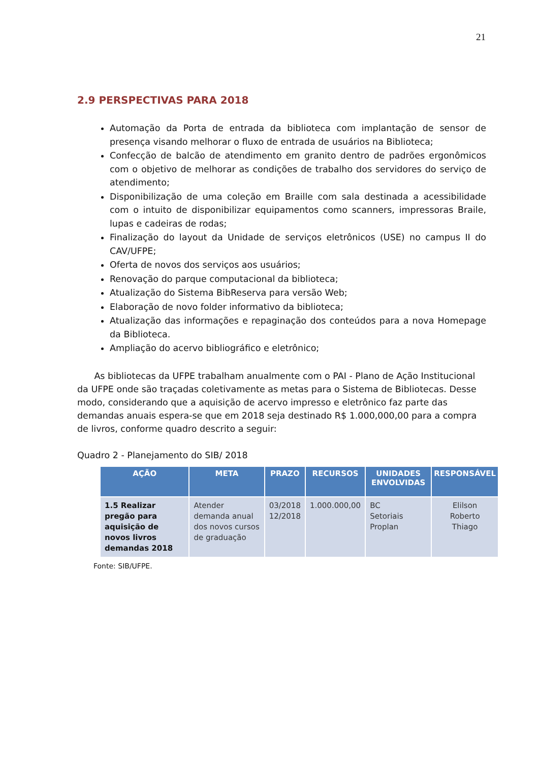21
2.9 PERSPECTIVAS PARA 2018
Automação da Porta de entrada da biblioteca com implantação de sensor de presença visando melhorar o fluxo de entrada de usuários na Biblioteca;
Confecção de balcão de atendimento em granito dentro de padrões ergonômicos com o objetivo de melhorar as condições de trabalho dos servidores do serviço de atendimento;
Disponibilização de uma coleção em Braille com sala destinada a acessibilidade com o intuito de disponibilizar equipamentos como scanners, impressoras Braile, lupas e cadeiras de rodas;
Finalização do layout da Unidade de serviços eletrônicos (USE) no campus II do CAV/UFPE;
Oferta de novos dos serviços aos usuários;
Renovação do parque computacional da biblioteca;
Atualização do Sistema BibReserva para versão Web;
Elaboração de novo folder informativo da biblioteca;
Atualização das informações e repaginação dos conteúdos para a nova Homepage da Biblioteca.
Ampliação do acervo bibliográfico e eletrônico;
As bibliotecas da UFPE trabalham anualmente com o PAI - Plano de Ação Institucional da UFPE onde são traçadas coletivamente as metas para o Sistema de Bibliotecas. Desse modo, considerando que a aquisição de acervo impresso e eletrônico faz parte das demandas anuais espera-se que em 2018 seja destinado R$ 1.000,000,00 para a compra de livros, conforme quadro descrito a seguir:
Quadro 2 - Planejamento do SIB/ 2018
| AÇÃO | META | PRAZO | RECURSOS | UNIDADES ENVOLVIDAS | RESPONSÁVEL |
| --- | --- | --- | --- | --- | --- |
| 1.5 Realizar pregão para aquisição de novos livros demandas 2018 | Atender demanda anual dos novos cursos de graduação | 03/2018 12/2018 | 1.000.000,00 | BC Setoriais Proplan | Elilson Roberto Thiago |
Fonte: SIB/UFPE.